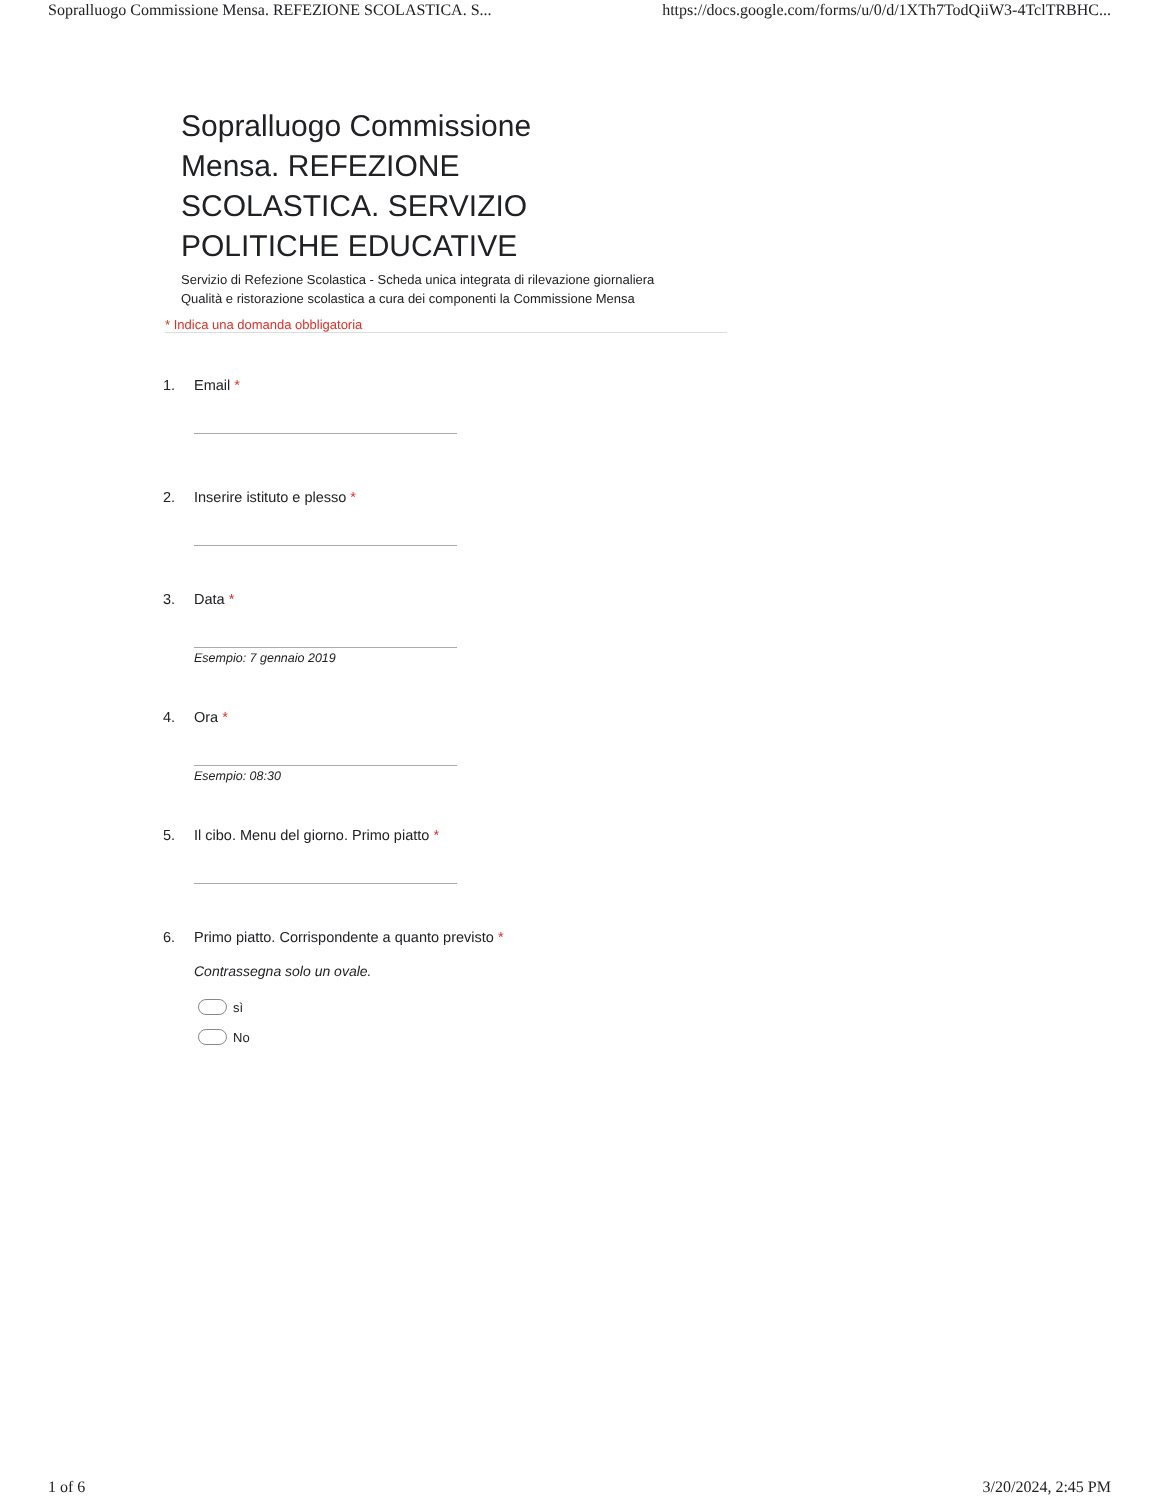Sopralluogo Commissione Mensa. REFEZIONE SCOLASTICA. S... https://docs.google.com/forms/u/0/d/1XTh7TodQiiW3-4TclTRBHC...
Sopralluogo Commissione Mensa. REFEZIONE SCOLASTICA. SERVIZIO POLITICHE EDUCATIVE
Servizio di Refezione Scolastica - Scheda unica integrata di rilevazione giornaliera
Qualità e ristorazione scolastica a cura dei componenti la Commissione Mensa
* Indica una domanda obbligatoria
1. Email *
2. Inserire istituto e plesso *
3. Data *
Esempio: 7 gennaio 2019
4. Ora *
Esempio: 08:30
5. Il cibo. Menu del giorno. Primo piatto *
6. Primo piatto. Corrispondente a quanto previsto *
Contrassegna solo un ovale.
sì
No
1 of 6 3/20/2024, 2:45 PM